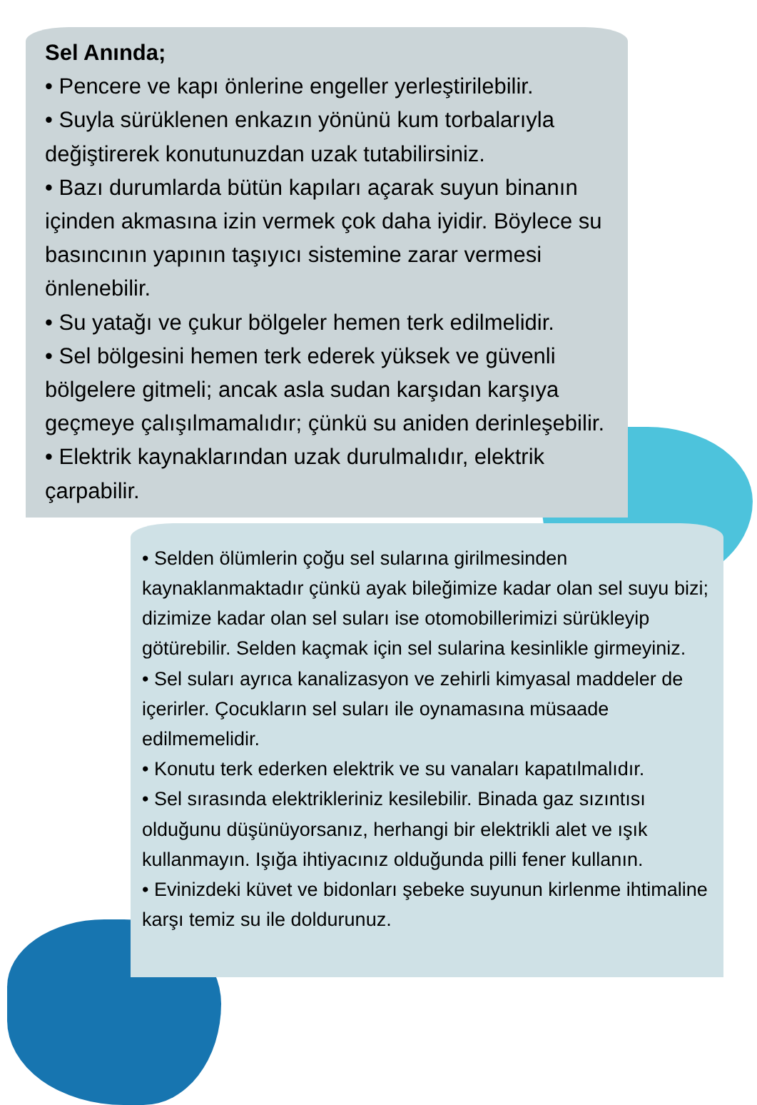Sel Anında;
• Pencere ve kapı önlerine engeller yerleştirilebilir.
• Suyla sürüklenen enkazın yönünü kum torbalarıyla değiştirerek konutunuzdan uzak tutabilirsiniz.
• Bazı durumlarda bütün kapıları açarak suyun binanın içinden akmasına izin vermek çok daha iyidir. Böylece su basıncının yapının taşıyıcı sistemine zarar vermesi önlenebilir.
• Su yatağı ve çukur bölgeler hemen terk edilmelidir.
• Sel bölgesini hemen terk ederek yüksek ve güvenli bölgelere gitmeli; ancak asla sudan karşıdan karşıya geçmeye çalışılmamalıdır; çünkü su aniden derinleşebilir.
• Elektrik kaynaklarından uzak durulmalıdır, elektrik çarpabilir.
• Selden ölümlerin çoğu sel sularına girilmesinden kaynaklanmaktadır çünkü ayak bileğimize kadar olan sel suyu bizi; dizimize kadar olan sel suları ise otomobillerimizi sürükleyip götürebilir. Selden kaçmak için sel sularina kesinlikle girmeyiniz.
• Sel suları ayrıca kanalizasyon ve zehirli kimyasal maddeler de içerirler. Çocukların sel suları ile oynamasına müsaade edilmemelidir.
• Konutu terk ederken elektrik ve su vanaları kapatılmalıdır.
• Sel sırasında elektrikleriniz kesilebilir. Binada gaz sızıntısı olduğunu düşünüyorsanız, herhangi bir elektrikli alet ve ışık kullanmayın. Işığa ihtiyacınız olduğunda pilli fener kullanın.
• Evinizdeki küvet ve bidonları şebeke suyunun kirlenme ihtimaline karşı temiz su ile doldurunuz.